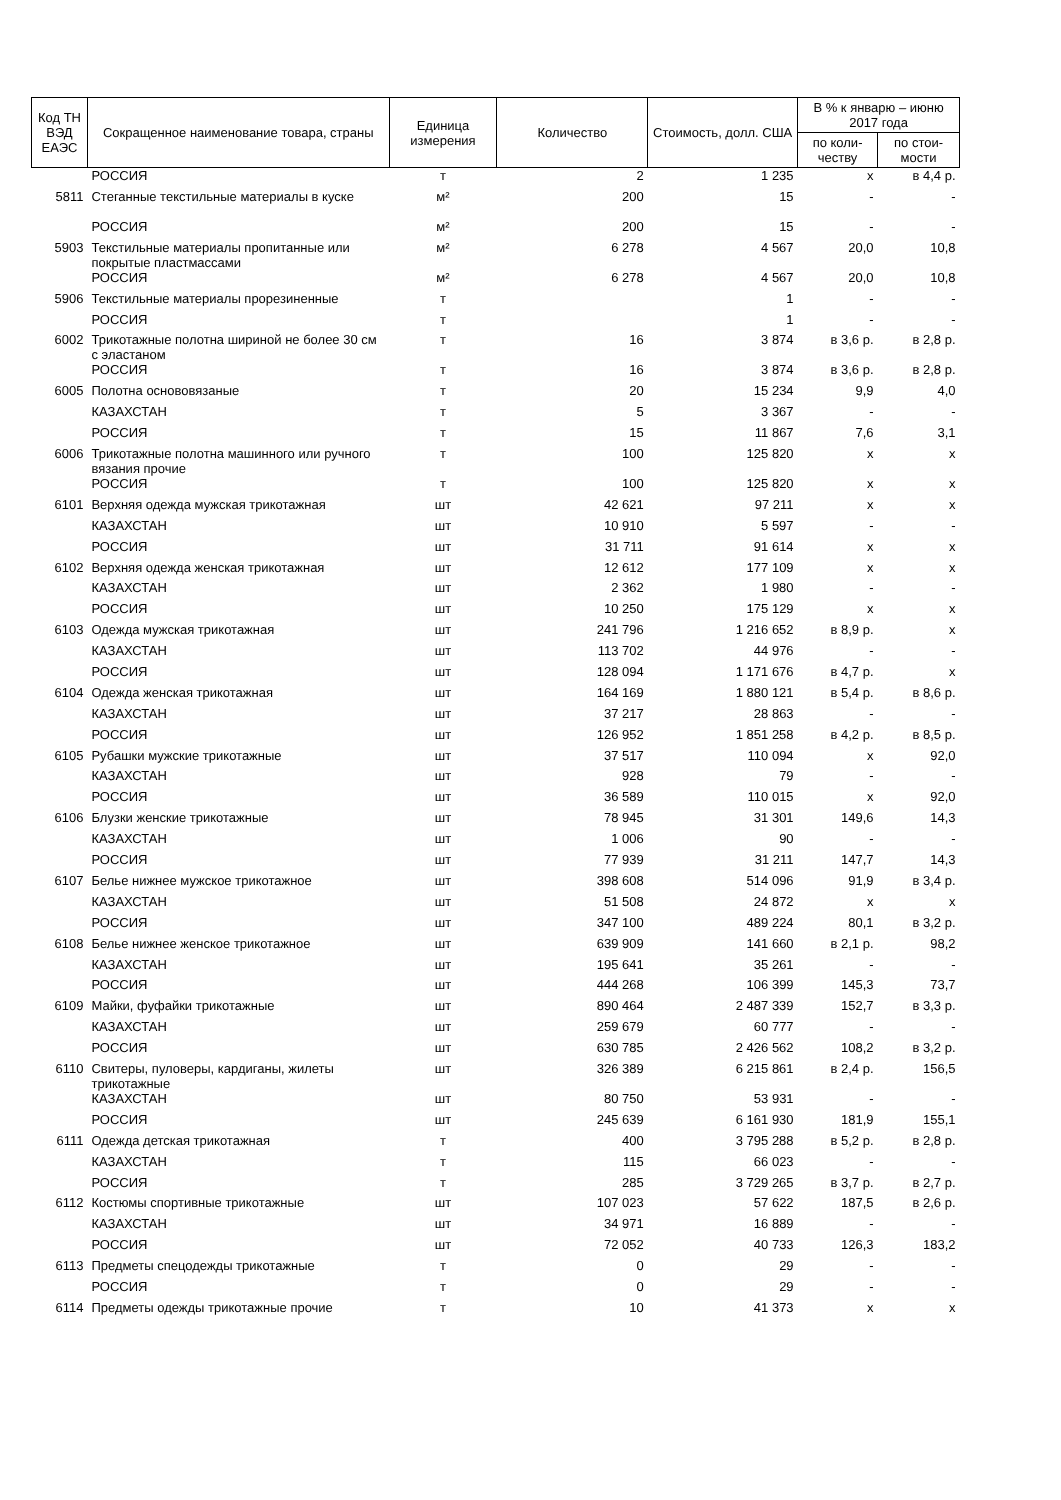| Код ТН ВЭД ЕАЭС | Сокращенное наименование товара, страны | Единица измерения | Количество | Стоимость, долл. США | В % к январю – июню 2017 года | |
| --- | --- | --- | --- | --- | --- | --- |
| | | | | | по коли-честву | по стои-мости |
| | РОССИЯ | т | 2 | 1 235 | х | в 4,4 р. |
| 5811 | Стеганные текстильные материалы в куске | м² | 200 | 15 | - | - |
| | РОССИЯ | м² | 200 | 15 | - | - |
| 5903 | Текстильные материалы пропитанные или покрытые пластмассами | м² | 6 278 | 4 567 | 20,0 | 10,8 |
| | РОССИЯ | м² | 6 278 | 4 567 | 20,0 | 10,8 |
| 5906 | Текстильные материалы прорезиненные | т | | 1 | - | - |
| | РОССИЯ | т | | 1 | - | - |
| 6002 | Трикотажные полотна шириной не более 30 см с эластаном | т | 16 | 3 874 | в 3,6 р. | в 2,8 р. |
| | РОССИЯ | т | 16 | 3 874 | в 3,6 р. | в 2,8 р. |
| 6005 | Полотна основовязаные | т | 20 | 15 234 | 9,9 | 4,0 |
| | КАЗАХСТАН | т | 5 | 3 367 | - | - |
| | РОССИЯ | т | 15 | 11 867 | 7,6 | 3,1 |
| 6006 | Трикотажные полотна машинного или ручного вязания прочие | т | 100 | 125 820 | х | х |
| | РОССИЯ | т | 100 | 125 820 | х | х |
| 6101 | Верхняя одежда мужская трикотажная | шт | 42 621 | 97 211 | х | х |
| | КАЗАХСТАН | шт | 10 910 | 5 597 | - | - |
| | РОССИЯ | шт | 31 711 | 91 614 | х | х |
| 6102 | Верхняя одежда женская трикотажная | шт | 12 612 | 177 109 | х | х |
| | КАЗАХСТАН | шт | 2 362 | 1 980 | - | - |
| | РОССИЯ | шт | 10 250 | 175 129 | х | х |
| 6103 | Одежда мужская трикотажная | шт | 241 796 | 1 216 652 | в 8,9 р. | х |
| | КАЗАХСТАН | шт | 113 702 | 44 976 | - | - |
| | РОССИЯ | шт | 128 094 | 1 171 676 | в 4,7 р. | х |
| 6104 | Одежда женская трикотажная | шт | 164 169 | 1 880 121 | в 5,4 р. | в 8,6 р. |
| | КАЗАХСТАН | шт | 37 217 | 28 863 | - | - |
| | РОССИЯ | шт | 126 952 | 1 851 258 | в 4,2 р. | в 8,5 р. |
| 6105 | Рубашки мужские трикотажные | шт | 37 517 | 110 094 | х | 92,0 |
| | КАЗАХСТАН | шт | 928 | 79 | - | - |
| | РОССИЯ | шт | 36 589 | 110 015 | х | 92,0 |
| 6106 | Блузки женские трикотажные | шт | 78 945 | 31 301 | 149,6 | 14,3 |
| | КАЗАХСТАН | шт | 1 006 | 90 | - | - |
| | РОССИЯ | шт | 77 939 | 31 211 | 147,7 | 14,3 |
| 6107 | Белье нижнее мужское трикотажное | шт | 398 608 | 514 096 | 91,9 | в 3,4 р. |
| | КАЗАХСТАН | шт | 51 508 | 24 872 | х | х |
| | РОССИЯ | шт | 347 100 | 489 224 | 80,1 | в 3,2 р. |
| 6108 | Белье нижнее женское трикотажное | шт | 639 909 | 141 660 | в 2,1 р. | 98,2 |
| | КАЗАХСТАН | шт | 195 641 | 35 261 | - | - |
| | РОССИЯ | шт | 444 268 | 106 399 | 145,3 | 73,7 |
| 6109 | Майки, фуфайки трикотажные | шт | 890 464 | 2 487 339 | 152,7 | в 3,3 р. |
| | КАЗАХСТАН | шт | 259 679 | 60 777 | - | - |
| | РОССИЯ | шт | 630 785 | 2 426 562 | 108,2 | в 3,2 р. |
| 6110 | Свитеры, пуловеры, кардиганы, жилеты трикотажные | шт | 326 389 | 6 215 861 | в 2,4 р. | 156,5 |
| | КАЗАХСТАН | шт | 80 750 | 53 931 | - | - |
| | РОССИЯ | шт | 245 639 | 6 161 930 | 181,9 | 155,1 |
| 6111 | Одежда детская трикотажная | т | 400 | 3 795 288 | в 5,2 р. | в 2,8 р. |
| | КАЗАХСТАН | т | 115 | 66 023 | - | - |
| | РОССИЯ | т | 285 | 3 729 265 | в 3,7 р. | в 2,7 р. |
| 6112 | Костюмы спортивные трикотажные | шт | 107 023 | 57 622 | 187,5 | в 2,6 р. |
| | КАЗАХСТАН | шт | 34 971 | 16 889 | - | - |
| | РОССИЯ | шт | 72 052 | 40 733 | 126,3 | 183,2 |
| 6113 | Предметы спецодежды трикотажные | т | 0 | 29 | - | - |
| | РОССИЯ | т | 0 | 29 | - | - |
| 6114 | Предметы одежды трикотажные прочие | т | 10 | 41 373 | х | х |